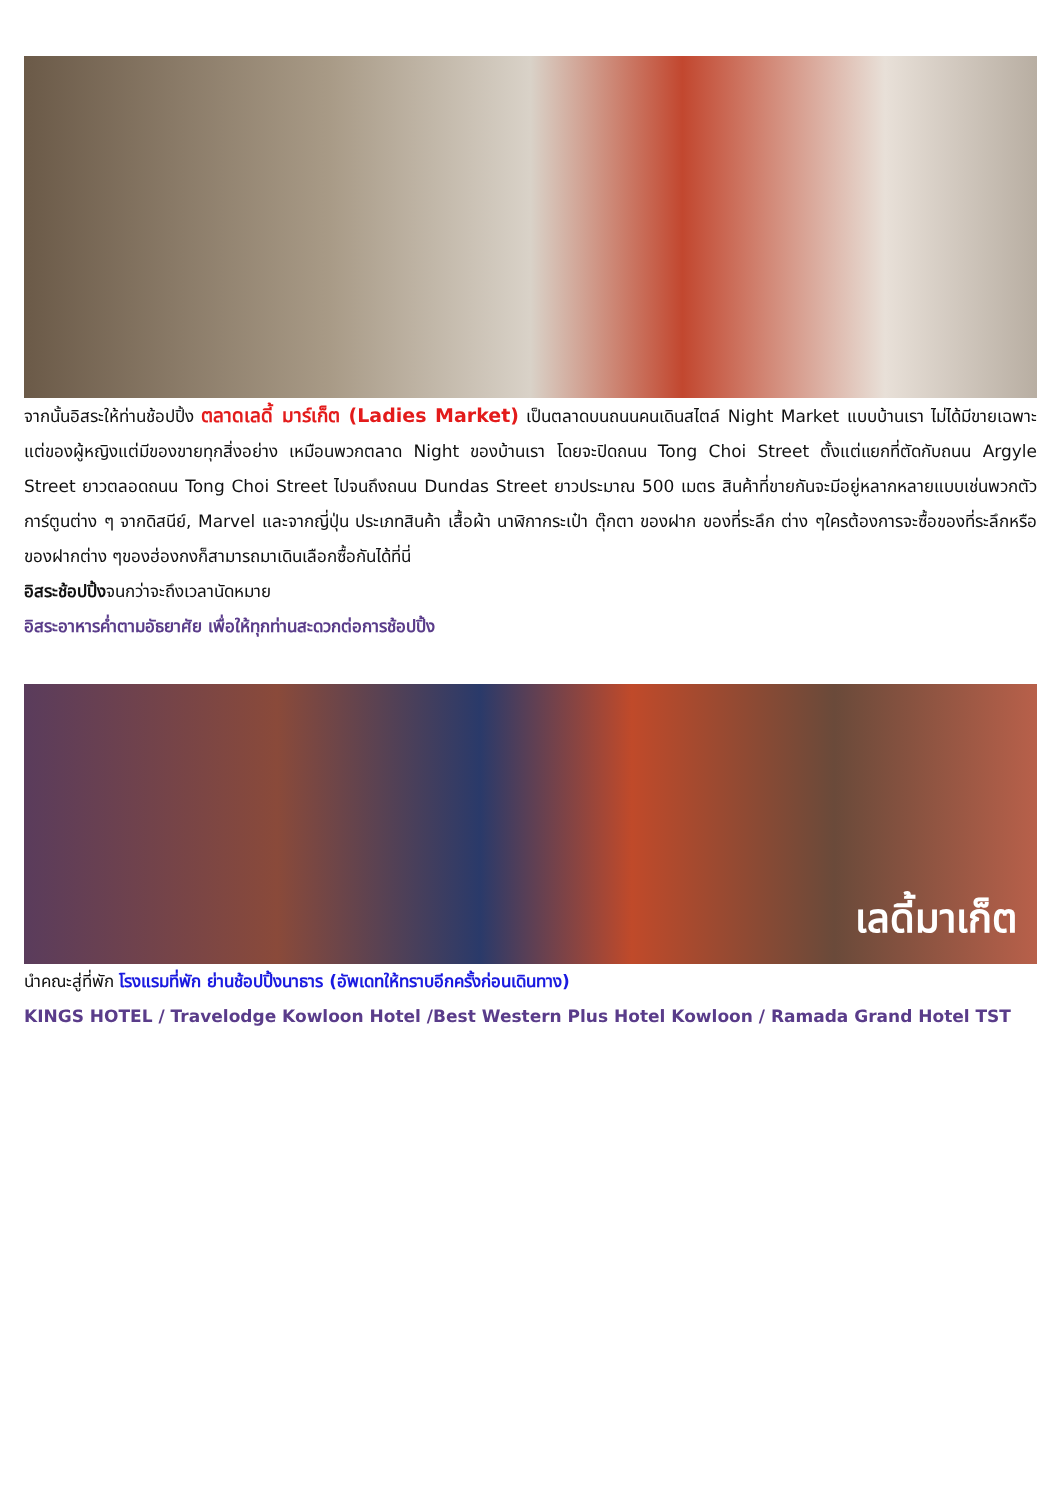จากนั้นอิสระให้ท่านช้อปปิ้ง ตลาดเลดี้ มาร์เก็ต (Ladies Market) เป็นตลาดบนถนนคนเดินสไตล์ Night Market แบบบ้านเรา ไม่ได้มีขายเฉพาะแต่ของผู้หญิงแต่มีของขายทุกสิ่งอย่าง เหมือนพวกตลาด Night ของบ้านเรา โดยจะปิดถนน Tong Choi Street ตั้งแต่แยกที่ตัดกับถนน Argyle Street ยาวตลอดถนน Tong Choi Street ไปจนถึงถนน Dundas Street ยาวประมาณ 500 เมตร สินค้าที่ขายกันจะมีอยู่หลากหลายแบบเช่นพวกตัวการ์ตูนต่าง ๆ จากดิสนีย์, Marvel และจากญี่ปุ่น ประเภทสินค้า เสื้อผ้า นาฬิกากระเป๋า ตุ๊กตา ของฝาก ของที่ระลึก ต่าง ๆใครต้องการจะซื้อของที่ระลึกหรือของฝากต่าง ๆของฮ่องกงก็สามารถมาเดินเลือกซื้อกันได้ที่นี่
อิสระช้อปปิ้งจนกว่าจะถึงเวลานัดหมาย
อิสระอาหารค่ำตามอัธยาศัย เพื่อให้ทุกท่านสะดวกต่อการช้อปปิ้ง
เลดี้มาเก็ต
นำคณะสู่ที่พัก โรงแรมที่พัก ย่านช้อปปิ้งนาธาร (อัพเดทให้ทราบอีกครั้งก่อนเดินทาง)
KINGS HOTEL / Travelodge Kowloon Hotel /Best Western Plus Hotel Kowloon / Ramada Grand Hotel TST